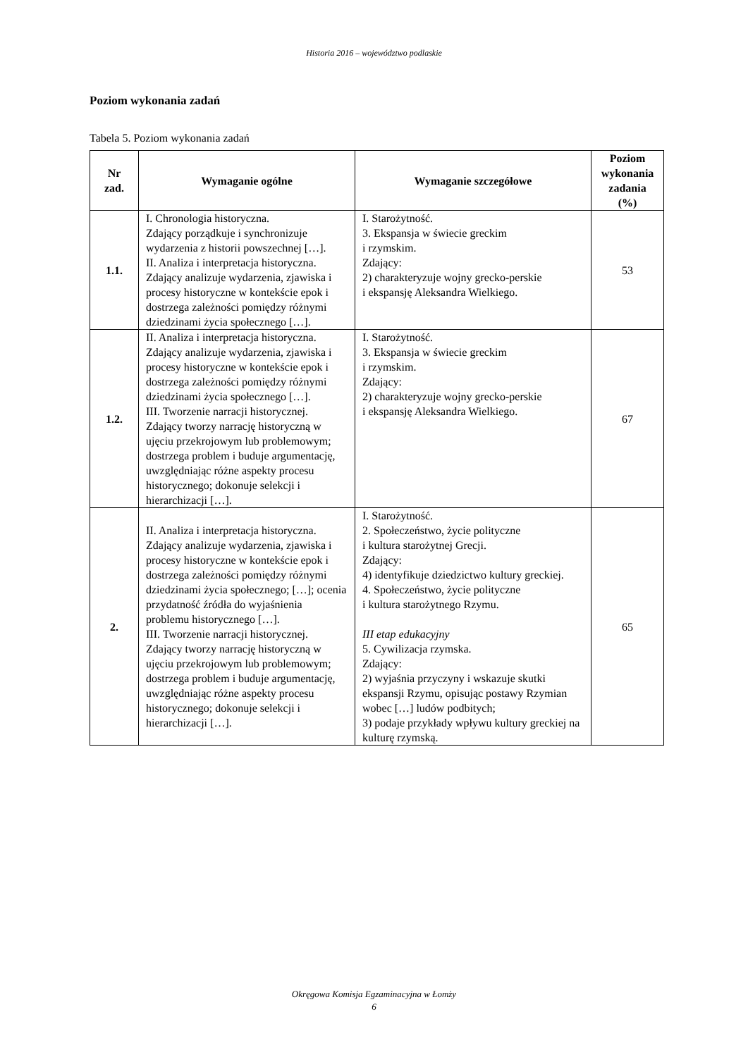Historia 2016 – województwo podlaskie
Poziom wykonania zadań
Tabela 5. Poziom wykonania zadań
| Nr zad. | Wymaganie ogólne | Wymaganie szczegółowe | Poziom wykonania zadania (%) |
| --- | --- | --- | --- |
| 1.1. | I. Chronologia historyczna. Zdający porządkuje i synchronizuje wydarzenia z historii powszechnej […]. II. Analiza i interpretacja historyczna. Zdający analizuje wydarzenia, zjawiska i procesy historyczne w kontekście epok i dostrzega zależności pomiędzy różnymi dziedzinami życia społecznego […]. | I. Starożytność. 3. Ekspansja w świecie greckim i rzymskim. Zdający: 2) charakteryzuje wojny grecko-perskie i ekspansję Aleksandra Wielkiego. | 53 |
| 1.2. | II. Analiza i interpretacja historyczna. Zdający analizuje wydarzenia, zjawiska i procesy historyczne w kontekście epok i dostrzega zależności pomiędzy różnymi dziedzinami życia społecznego […]. III. Tworzenie narracji historycznej. Zdający tworzy narrację historyczną w ujęciu przekrojowym lub problemowym; dostrzega problem i buduje argumentację, uwzględniając różne aspekty procesu historycznego; dokonuje selekcji i hierarchizacji […]. | I. Starożytność. 3. Ekspansja w świecie greckim i rzymskim. Zdający: 2) charakteryzuje wojny grecko-perskie i ekspansję Aleksandra Wielkiego. | 67 |
| 2. | II. Analiza i interpretacja historyczna. Zdający analizuje wydarzenia, zjawiska i procesy historyczne w kontekście epok i dostrzega zależności pomiędzy różnymi dziedzinami życia społecznego; […]; ocenia przydatność źródła do wyjaśnienia problemu historycznego […]. III. Tworzenie narracji historycznej. Zdający tworzy narrację historyczną w ujęciu przekrojowym lub problemowym; dostrzega problem i buduje argumentację, uwzględniając różne aspekty procesu historycznego; dokonuje selekcji i hierarchizacji […]. | I. Starożytność. 2. Społeczeństwo, życie polityczne i kultura starożytnej Grecji. Zdający: 4) identyfikuje dziedzictwo kultury greckiej. 4. Społeczeństwo, życie polityczne i kultura starożytnego Rzymu. III etap edukacyjny 5. Cywilizacja rzymska. Zdający: 2) wyjaśnia przyczyny i wskazuje skutki ekspansji Rzymu, opisując postawy Rzymian wobec […] ludów podbitych; 3) podaje przykłady wpływu kultury greckiej na kulturę rzymską. | 65 |
Okręgowa Komisja Egzaminacyjna w Łomży
6